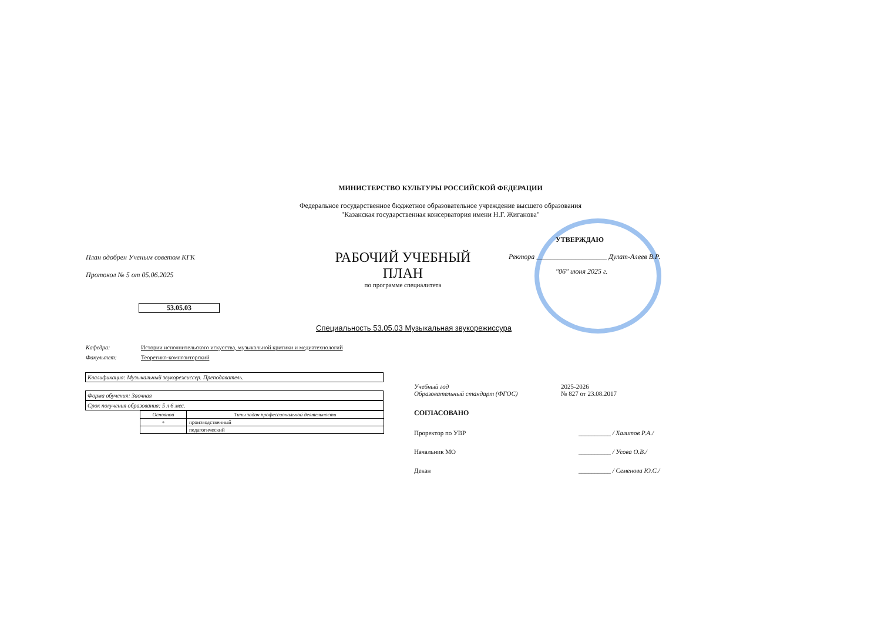МИНИСТЕРСТВО КУЛЬТУРЫ РОССИЙСКОЙ ФЕДЕРАЦИИ
Федеральное государственное бюджетное образовательное учреждение высшего образования
"Казанская государственная консерватория имени Н.Г. Жиганова"
План одобрен Ученым советом КГК
Протокол № 5 от 05.06.2025
53.05.03
РАБОЧИЙ УЧЕБНЫЙ
ПЛАН
по программе специалитета
УТВЕРЖДАЮ
Ректора ____________________ Дулат-Алеев В.Р.
"06" июня 2025 г.
Специальность 53.05.03 Музыкальная звукорежиссура
Кафедра: Истории исполнительского искусства, музыкальной критики и медиатехнологий
Факультет: Теоретико-композиторский
Квалификация: Музыкальный звукорежиссер. Преподаватель.
Форма обучения: Заочная
Срок получения образования: 5 л 6 мес.
| Основной | Типы задач профессиональной деятельности |
| --- | --- |
| + | производственный |
| | педагогический |
Учебный год 2025-2026
Образовательный стандарт (ФГОС) № 827 от 23.08.2017
СОГЛАСОВАНО
Проректор по УВР __________ / Халитов Р.А./
Начальник МО __________ / Усова О.В./
Декан __________ / Семенова Ю.С./